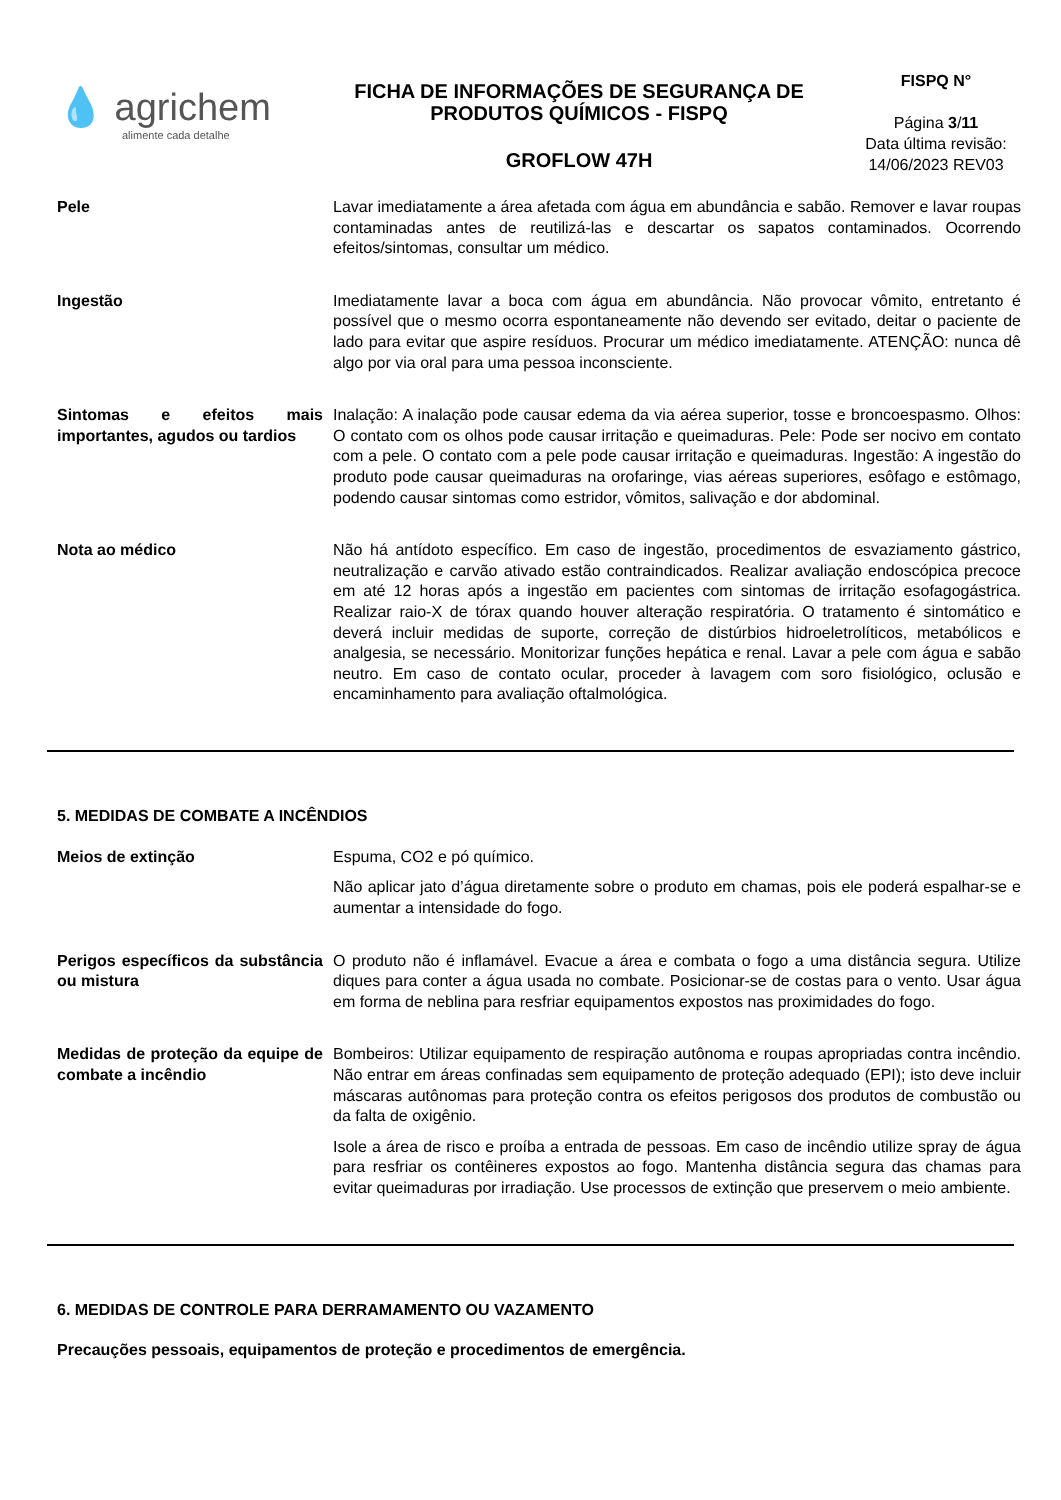💧 agrichem
alimente cada detalhe
FICHA DE INFORMAÇÕES DE SEGURANÇA DE PRODUTOS QUÍMICOS - FISPQ
GROFLOW 47H
FISPQ N°
Página 3/11
Data última revisão:
14/06/2023 REV03
Pele Lavar imediatamente a área afetada com água em abundância e sabão. Remover e lavar roupas contaminadas antes de reutilizá-las e descartar os sapatos contaminados. Ocorrendo efeitos/sintomas, consultar um médico.
Ingestão Imediatamente lavar a boca com água em abundância. Não provocar vômito, entretanto é possível que o mesmo ocorra espontaneamente não devendo ser evitado, deitar o paciente de lado para evitar que aspire resíduos. Procurar um médico imediatamente. ATENÇÃO: nunca dê algo por via oral para uma pessoa inconsciente.
Sintomas e efeitos mais importantes, agudos ou tardios
Inalação: A inalação pode causar edema da via aérea superior, tosse e broncoespasmo. Olhos: O contato com os olhos pode causar irritação e queimaduras. Pele: Pode ser nocivo em contato com a pele. O contato com a pele pode causar irritação e queimaduras. Ingestão: A ingestão do produto pode causar queimaduras na orofaringe, vias aéreas superiores, esôfago e estômago, podendo causar sintomas como estridor, vômitos, salivação e dor abdominal.
Nota ao médico Não há antídoto específico. Em caso de ingestão, procedimentos de esvaziamento gástrico, neutralização e carvão ativado estão contraindicados. Realizar avaliação endoscópica precoce em até 12 horas após a ingestão em pacientes com sintomas de irritação esofagogástrica. Realizar raio-X de tórax quando houver alteração respiratória. O tratamento é sintomático e deverá incluir medidas de suporte, correção de distúrbios hidroeletrolíticos, metabólicos e analgesia, se necessário. Monitorizar funções hepática e renal. Lavar a pele com água e sabão neutro. Em caso de contato ocular, proceder à lavagem com soro fisiológico, oclusão e encaminhamento para avaliação oftalmológica.
5. MEDIDAS DE COMBATE A INCÊNDIOS
Meios de extinção Espuma, CO2 e pó químico.
Não aplicar jato d’água diretamente sobre o produto em chamas, pois ele poderá espalhar-se e aumentar a intensidade do fogo.
Perigos específicos da substância ou mistura
O produto não é inflamável. Evacue a área e combata o fogo a uma distância segura. Utilize diques para conter a água usada no combate. Posicionar-se de costas para o vento. Usar água em forma de neblina para resfriar equipamentos expostos nas proximidades do fogo.
Medidas de proteção da equipe de combate a incêndio
Bombeiros: Utilizar equipamento de respiração autônoma e roupas apropriadas contra incêndio. Não entrar em áreas confinadas sem equipamento de proteção adequado (EPI); isto deve incluir máscaras autônomas para proteção contra os efeitos perigosos dos produtos de combustão ou da falta de oxigênio.
Isole a área de risco e proíba a entrada de pessoas. Em caso de incêndio utilize spray de água para resfriar os contêineres expostos ao fogo. Mantenha distância segura das chamas para evitar queimaduras por irradiação. Use processos de extinção que preservem o meio ambiente.
6. MEDIDAS DE CONTROLE PARA DERRAMAMENTO OU VAZAMENTO
Precauções pessoais, equipamentos de proteção e procedimentos de emergência.